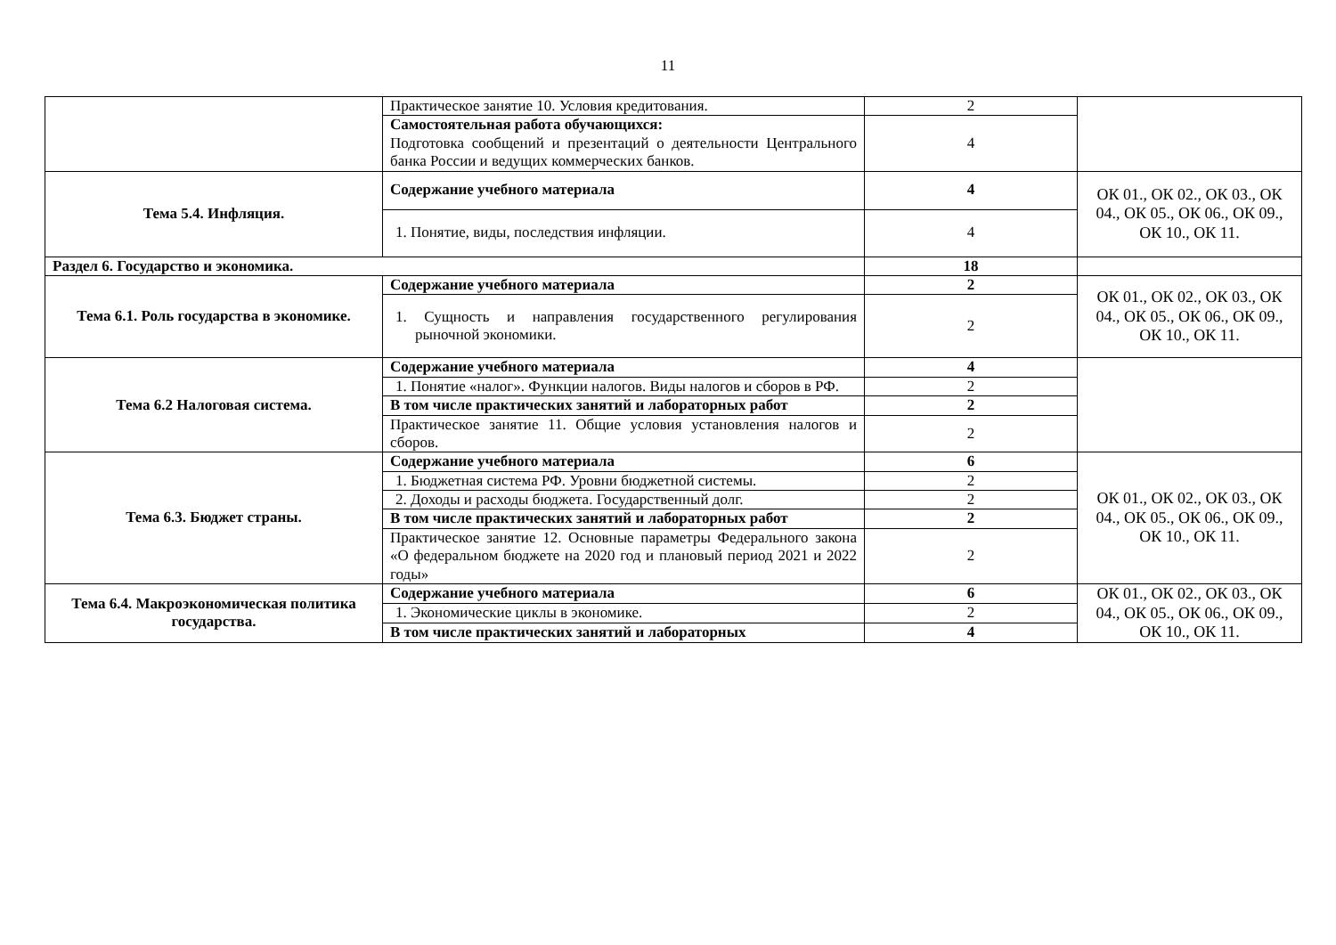11
| | Практическое занятие 10. Условия кредитования. | 2 | |
| | Самостоятельная работа обучающихся: Подготовка сообщений и презентаций о деятельности Центрального банка России и ведущих коммерческих банков. | 4 | |
| Тема 5.4. Инфляция. | Содержание учебного материала | 4 | ОК 01., ОК 02., ОК 03., ОК 04., ОК 05., ОК 06., ОК 09., ОК 10., ОК 11. |
| | 1. Понятие, виды, последствия инфляции. | 4 | |
| Раздел 6. Государство и экономика. | | 18 | |
| Тема 6.1. Роль государства в экономике. | Содержание учебного материала | 2 | ОК 01., ОК 02., ОК 03., ОК 04., ОК 05., ОК 06., ОК 09., ОК 10., ОК 11. |
| | 1. Сущность и направления государственного регулирования рыночной экономики. | 2 | |
| Тема 6.2 Налоговая система. | Содержание учебного материала | 4 | |
| | 1. Понятие «налог». Функции налогов. Виды налогов и сборов в РФ. | 2 | |
| | В том числе практических занятий и лабораторных работ | 2 | |
| | Практическое занятие 11. Общие условия установления налогов и сборов. | 2 | |
| Тема 6.3. Бюджет страны. | Содержание учебного материала | 6 | ОК 01., ОК 02., ОК 03., ОК 04., ОК 05., ОК 06., ОК 09., ОК 10., ОК 11. |
| | 1. Бюджетная система РФ. Уровни бюджетной системы. | 2 | |
| | 2. Доходы и расходы бюджета. Государственный долг. | 2 | |
| | В том числе практических занятий и лабораторных работ | 2 | |
| | Практическое занятие 12. Основные параметры Федерального закона «О федеральном бюджете на 2020 год и плановый период 2021 и 2022 годы» | 2 | |
| Тема 6.4. Макроэкономическая политика государства. | Содержание учебного материала | 6 | ОК 01., ОК 02., ОК 03., ОК 04., ОК 05., ОК 06., ОК 09., ОК 10., ОК 11. |
| | 1. Экономические циклы в экономике. | 2 | |
| | В том числе практических занятий и лабораторных | 4 | |